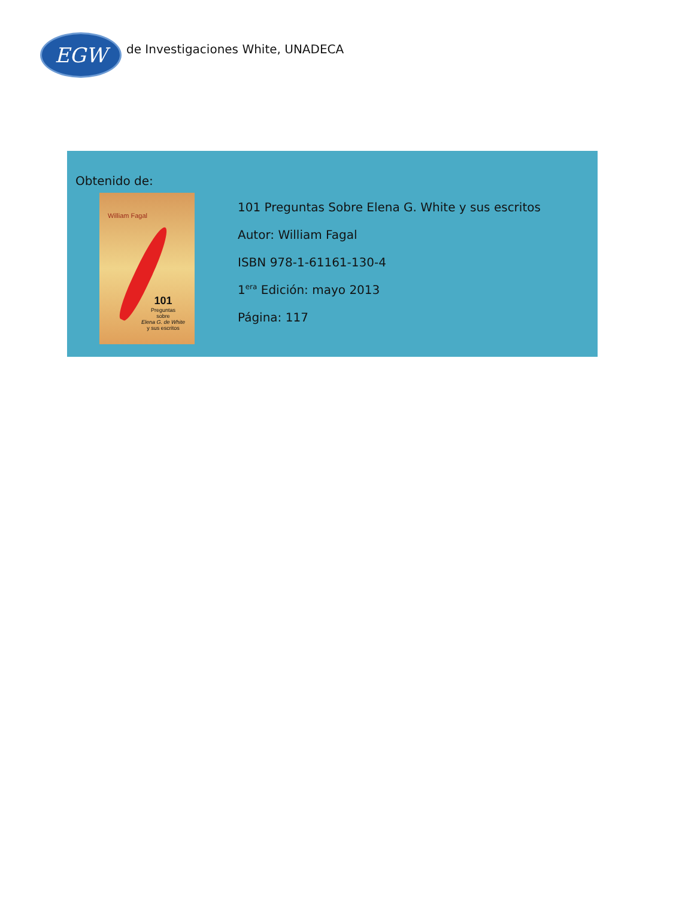EGW
de Investigaciones White, UNADECA
Obtenido de:
William Fagal
101
Preguntas
sobre
Elena G. de White
y sus escritos
101 Preguntas Sobre Elena G. White y sus escritos
Autor: William Fagal
ISBN 978-1-61161-130-4
1<sup>era</sup> Edición: mayo 2013
Página: 117